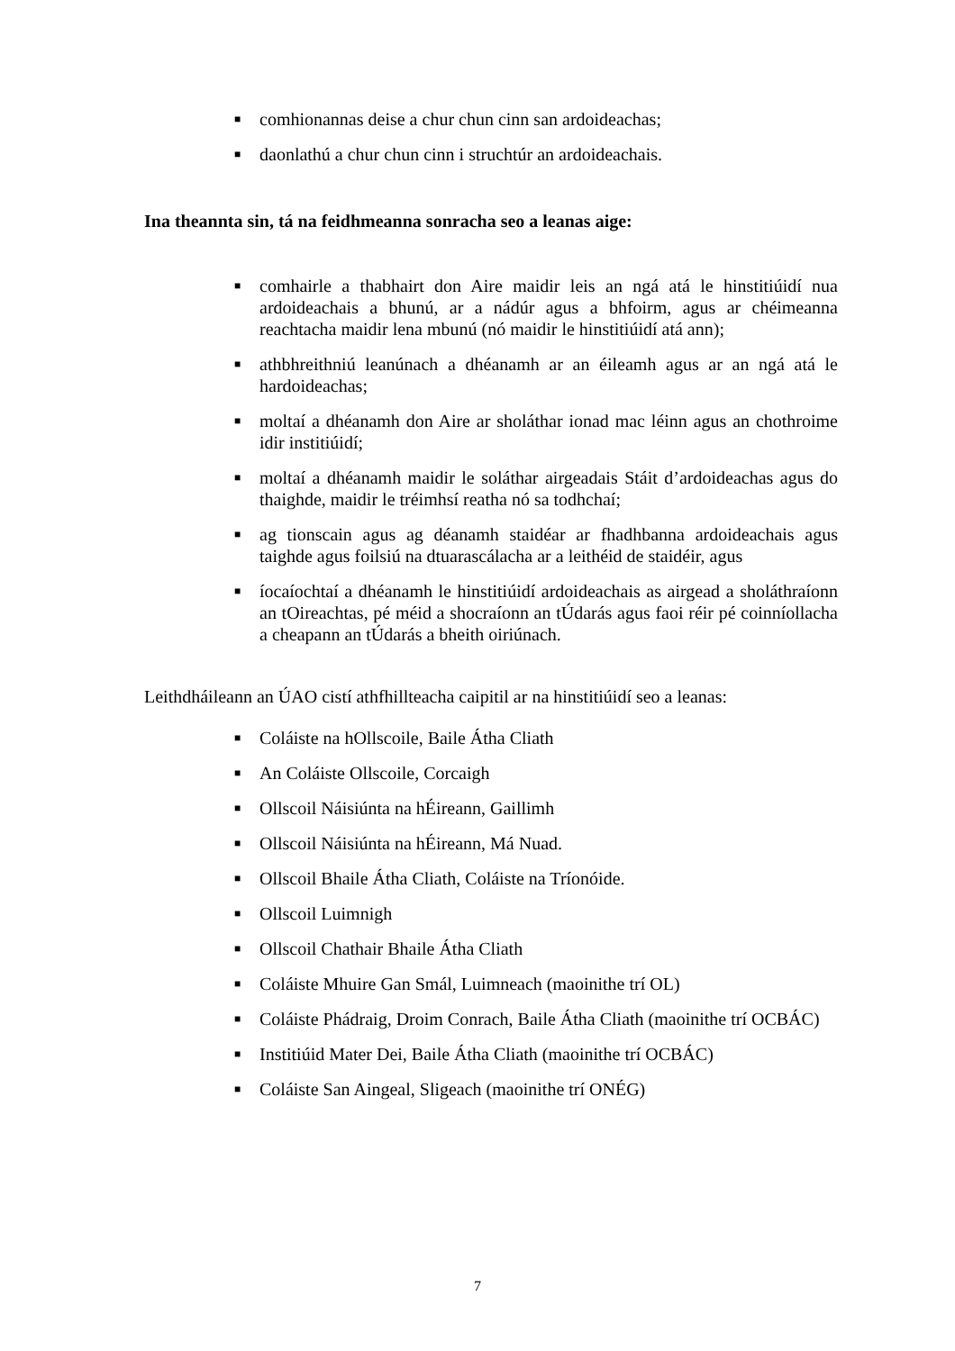■ comhionannas deise a chur chun cinn san ardoideachas;
■ daonlathú a chur chun cinn i struchtúr an ardoideachais.
Ina theannta sin, tá na feidhmeanna sonracha seo a leanas aige:
■ comhairle a thabhairt don Aire maidir leis an ngá atá le hinstitiúidí nua ardoideachais a bhunú, ar a nádúr agus a bhfoirm, agus ar chéimeanna reachtacha maidir lena mbunú (nó maidir le hinstitiúidí atá ann);
■ athbhreithniú leanúnach a dhéanamh ar an éileamh agus ar an ngá atá le hardoideachas;
■ moltaí a dhéanamh don Aire ar sholáthar ionad mac léinn agus an chothroime idir institiúidí;
■ moltaí a dhéanamh maidir le soláthar airgeadais Stáit d’ardoideachas agus do thaighde, maidir le tréimhsí reatha nó sa todhchaí;
■ ag tionscain agus ag déanamh staidéar ar fhadhbanna ardoideachais agus taighde agus foilsiú na dtuarascálacha ar a leithéid de staidéir, agus
■ íocaíochtaí a dhéanamh le hinstitiúidí ardoideachais as airgead a sholáthraíonn an tOireachtas, pé méid a shocraíonn an tÚdarás agus faoi réir pé coinníollacha a cheapann an tÚdarás a bheith oiriúnach.
Leithdháileann an ÚAO cistí athfhillteacha caipitil ar na hinstitiúidí seo a leanas:
■ Coláiste na hOllscoile, Baile Átha Cliath
■ An Coláiste Ollscoile, Corcaigh
■ Ollscoil Náisiúnta na hÉireann, Gaillimh
■ Ollscoil Náisiúnta na hÉireann, Má Nuad.
■ Ollscoil Bhaile Átha Cliath, Coláiste na Tríonóide.
■ Ollscoil Luimnigh
■ Ollscoil Chathair Bhaile Átha Cliath
■ Coláiste Mhuire Gan Smál, Luimneach (maoinithe trí OL)
■ Coláiste Phádraig, Droim Conrach, Baile Átha Cliath (maoinithe trí OCBÁC)
■ Institiúid Mater Dei, Baile Átha Cliath (maoinithe trí OCBÁC)
■ Coláiste San Aingeal, Sligeach (maoinithe trí ONÉG)
7